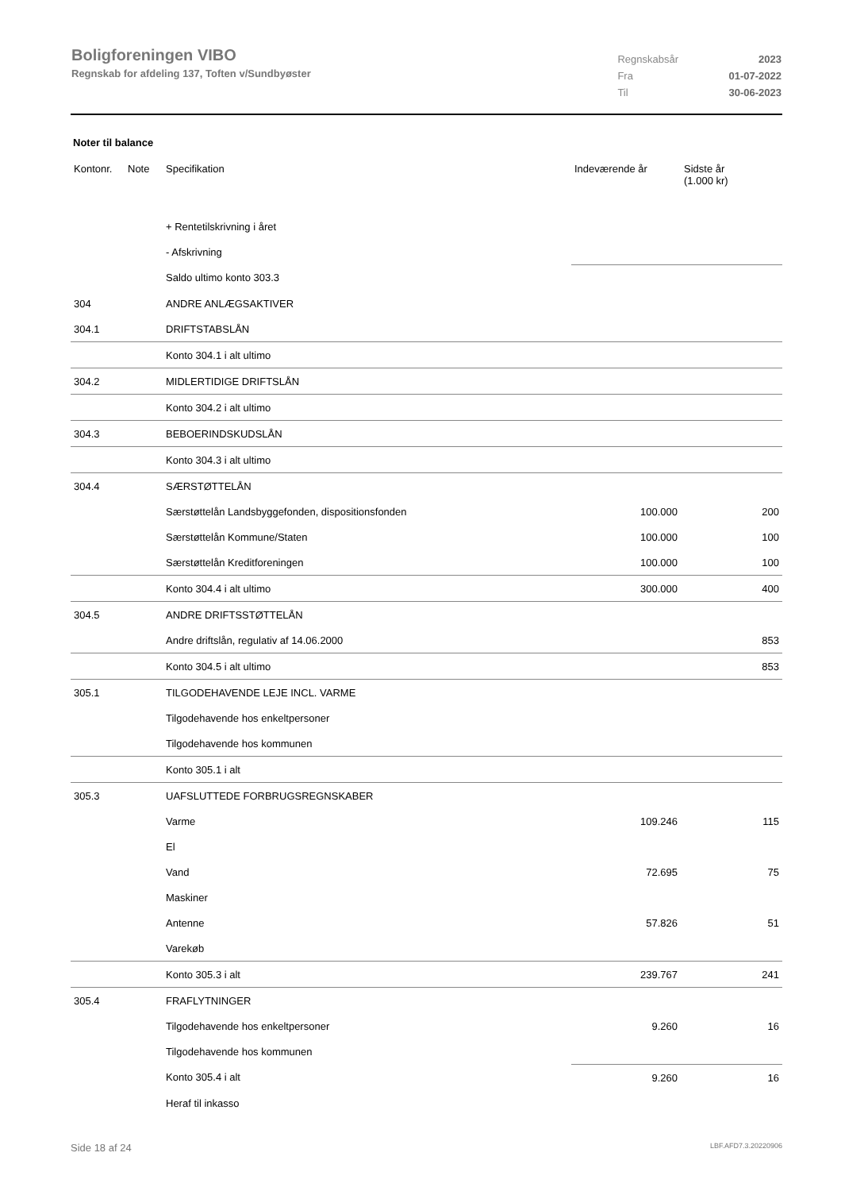Boligforeningen VIBO
Regnskab for afdeling 137, Toften v/Sundbyøster
| Regnskabsår | 2023 |
| Fra | 01-07-2022 |
| Til | 30-06-2023 |
Noter til balance
| Kontonr. | Note | Specifikation | Indeværende år | Sidste år (1.000 kr) |
| --- | --- | --- | --- | --- |
| | | + Rentetilskrivning i året | | |
| | | - Afskrivning | | |
| | | Saldo ultimo konto 303.3 | | |
| 304 | | ANDRE ANLÆGSAKTIVER | | |
| 304.1 | | DRIFTSTABSLÅN | | |
| | | Konto 304.1 i alt ultimo | | |
| 304.2 | | MIDLERTIDIGE DRIFTSLÅN | | |
| | | Konto 304.2 i alt ultimo | | |
| 304.3 | | BEBOERINDSKUDSLÅN | | |
| | | Konto 304.3 i alt ultimo | | |
| 304.4 | | SÆRSTØTTELÅN | | |
| | | Særstøttelån Landsbyggefonden, dispositionsfonden | 100.000 | 200 |
| | | Særstøttelån Kommune/Staten | 100.000 | 100 |
| | | Særstøttelån Kreditforeningen | 100.000 | 100 |
| | | Konto 304.4 i alt ultimo | 300.000 | 400 |
| 304.5 | | ANDRE DRIFTSSTØTTELÅN | | |
| | | Andre driftslån, regulativ af 14.06.2000 | | 853 |
| | | Konto 304.5 i alt ultimo | | 853 |
| 305.1 | | TILGODEHAVENDE LEJE INCL. VARME | | |
| | | Tilgodehavende hos enkeltpersoner | | |
| | | Tilgodehavende hos kommunen | | |
| | | Konto 305.1 i alt | | |
| 305.3 | | UAFSLUTTEDE FORBRUGSREGNSKABER | | |
| | | Varme | 109.246 | 115 |
| | | El | | |
| | | Vand | 72.695 | 75 |
| | | Maskiner | | |
| | | Antenne | 57.826 | 51 |
| | | Varekøb | | |
| | | Konto 305.3 i alt | 239.767 | 241 |
| 305.4 | | FRAFLYTNINGER | | |
| | | Tilgodehavende hos enkeltpersoner | 9.260 | 16 |
| | | Tilgodehavende hos kommunen | | |
| | | Konto 305.4 i alt | 9.260 | 16 |
| | | Heraf til inkasso | | |
Side 18 af 24 LBF.AFD7.3.20220906